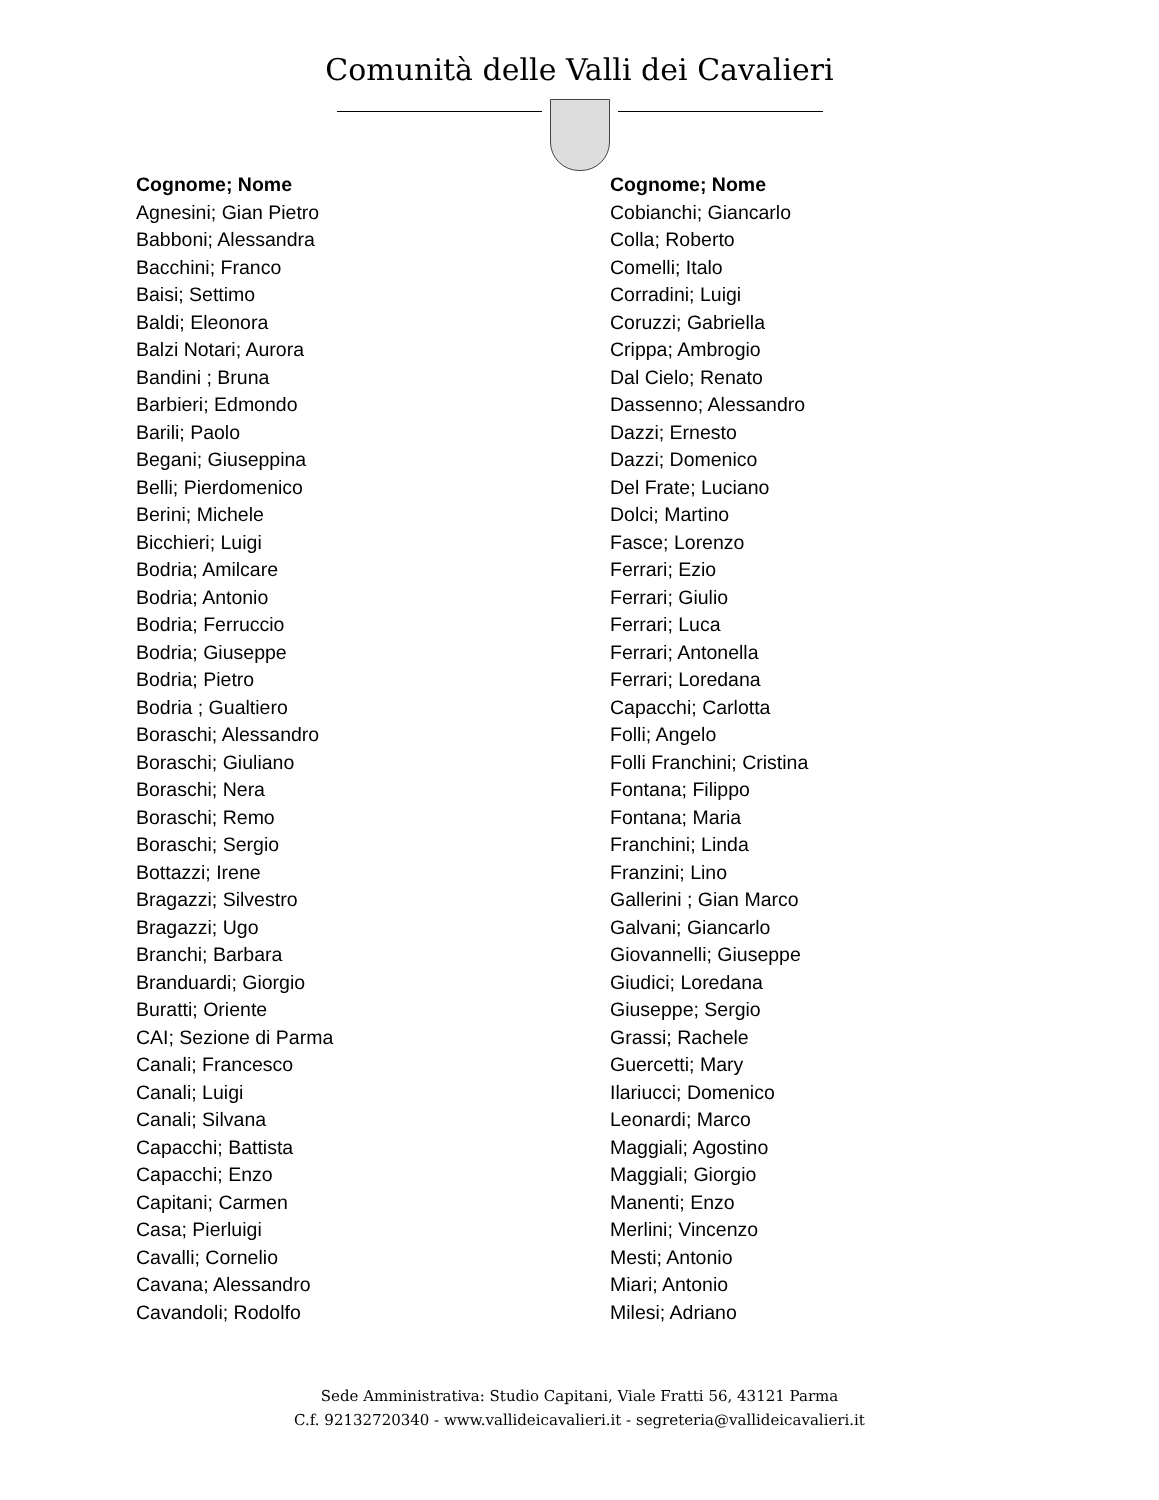Comunità delle Valli dei Cavalieri
Cognome; Nome
Agnesini; Gian Pietro
Babboni; Alessandra
Bacchini; Franco
Baisi; Settimo
Baldi; Eleonora
Balzi Notari; Aurora
Bandini ; Bruna
Barbieri; Edmondo
Barili; Paolo
Begani; Giuseppina
Belli; Pierdomenico
Berini; Michele
Bicchieri; Luigi
Bodria; Amilcare
Bodria; Antonio
Bodria; Ferruccio
Bodria; Giuseppe
Bodria; Pietro
Bodria ; Gualtiero
Boraschi; Alessandro
Boraschi; Giuliano
Boraschi; Nera
Boraschi; Remo
Boraschi; Sergio
Bottazzi; Irene
Bragazzi; Silvestro
Bragazzi; Ugo
Branchi; Barbara
Branduardi; Giorgio
Buratti; Oriente
CAI; Sezione di Parma
Canali; Francesco
Canali; Luigi
Canali; Silvana
Capacchi; Battista
Capacchi; Enzo
Capitani; Carmen
Casa; Pierluigi
Cavalli; Cornelio
Cavana; Alessandro
Cavandoli; Rodolfo
Cognome; Nome
Cobianchi; Giancarlo
Colla; Roberto
Comelli; Italo
Corradini; Luigi
Coruzzi; Gabriella
Crippa; Ambrogio
Dal Cielo; Renato
Dassenno; Alessandro
Dazzi; Ernesto
Dazzi; Domenico
Del Frate; Luciano
Dolci; Martino
Fasce; Lorenzo
Ferrari; Ezio
Ferrari; Giulio
Ferrari; Luca
Ferrari; Antonella
Ferrari; Loredana
Capacchi; Carlotta
Folli; Angelo
Folli Franchini; Cristina
Fontana; Filippo
Fontana; Maria
Franchini; Linda
Franzini; Lino
Gallerini ; Gian Marco
Galvani; Giancarlo
Giovannelli; Giuseppe
Giudici; Loredana
Giuseppe; Sergio
Grassi; Rachele
Guercetti; Mary
Ilariucci; Domenico
Leonardi; Marco
Maggiali; Agostino
Maggiali; Giorgio
Manenti; Enzo
Merlini; Vincenzo
Mesti; Antonio
Miari; Antonio
Milesi; Adriano
Sede Amministrativa: Studio Capitani, Viale Fratti 56, 43121 Parma
C.f. 92132720340 - www.vallideicavalieri.it - segreteria@vallideicavalieri.it